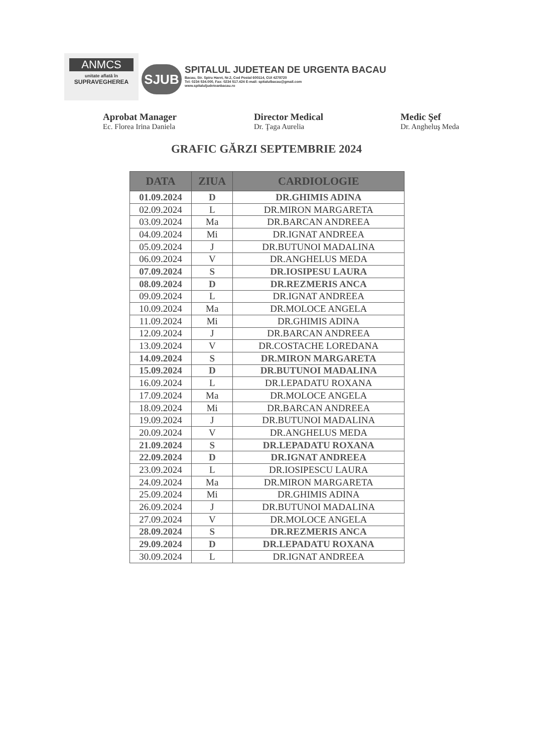ANMCS
unitate aflată în
SUPRAVEGHEREA
SJUB
SPITALUL JUDETEAN DE URGENTA BACAU
Bacau, Str. Spiru Haret, Nr.2, Cod Postal 600114, CUI 4278720
Tel: 0234 534.000, Fax: 0234 517.424 E-mail: spitalulbacau@gmail.com
www.spitaluljudeteanbacau.ro
Aprobat Manager
Ec. Florea Irina Daniela
Director Medical
Dr. Ţaga Aurelia
Medic Şef
Dr. Angheluş Meda
GRAFIC GĂRZI SEPTEMBRIE 2024
| DATA | ZIUA | CARDIOLOGIE |
| --- | --- | --- |
| 01.09.2024 | D | DR.GHIMIS ADINA |
| 02.09.2024 | L | DR.MIRON MARGARETA |
| 03.09.2024 | Ma | DR.BARCAN ANDREEA |
| 04.09.2024 | Mi | DR.IGNAT ANDREEA |
| 05.09.2024 | J | DR.BUTUNOI MADALINA |
| 06.09.2024 | V | DR.ANGHELUS MEDA |
| 07.09.2024 | S | DR.IOSIPESU LAURA |
| 08.09.2024 | D | DR.REZMERIS ANCA |
| 09.09.2024 | L | DR.IGNAT ANDREEA |
| 10.09.2024 | Ma | DR.MOLOCE ANGELA |
| 11.09.2024 | Mi | DR.GHIMIS ADINA |
| 12.09.2024 | J | DR.BARCAN ANDREEA |
| 13.09.2024 | V | DR.COSTACHE LOREDANA |
| 14.09.2024 | S | DR.MIRON MARGARETA |
| 15.09.2024 | D | DR.BUTUNOI MADALINA |
| 16.09.2024 | L | DR.LEPADATU ROXANA |
| 17.09.2024 | Ma | DR.MOLOCE ANGELA |
| 18.09.2024 | Mi | DR.BARCAN ANDREEA |
| 19.09.2024 | J | DR.BUTUNOI MADALINA |
| 20.09.2024 | V | DR.ANGHELUS MEDA |
| 21.09.2024 | S | DR.LEPADATU ROXANA |
| 22.09.2024 | D | DR.IGNAT ANDREEA |
| 23.09.2024 | L | DR.IOSIPESCU LAURA |
| 24.09.2024 | Ma | DR.MIRON MARGARETA |
| 25.09.2024 | Mi | DR.GHIMIS ADINA |
| 26.09.2024 | J | DR.BUTUNOI MADALINA |
| 27.09.2024 | V | DR.MOLOCE ANGELA |
| 28.09.2024 | S | DR.REZMERIS ANCA |
| 29.09.2024 | D | DR.LEPADATU ROXANA |
| 30.09.2024 | L | DR.IGNAT ANDREEA |